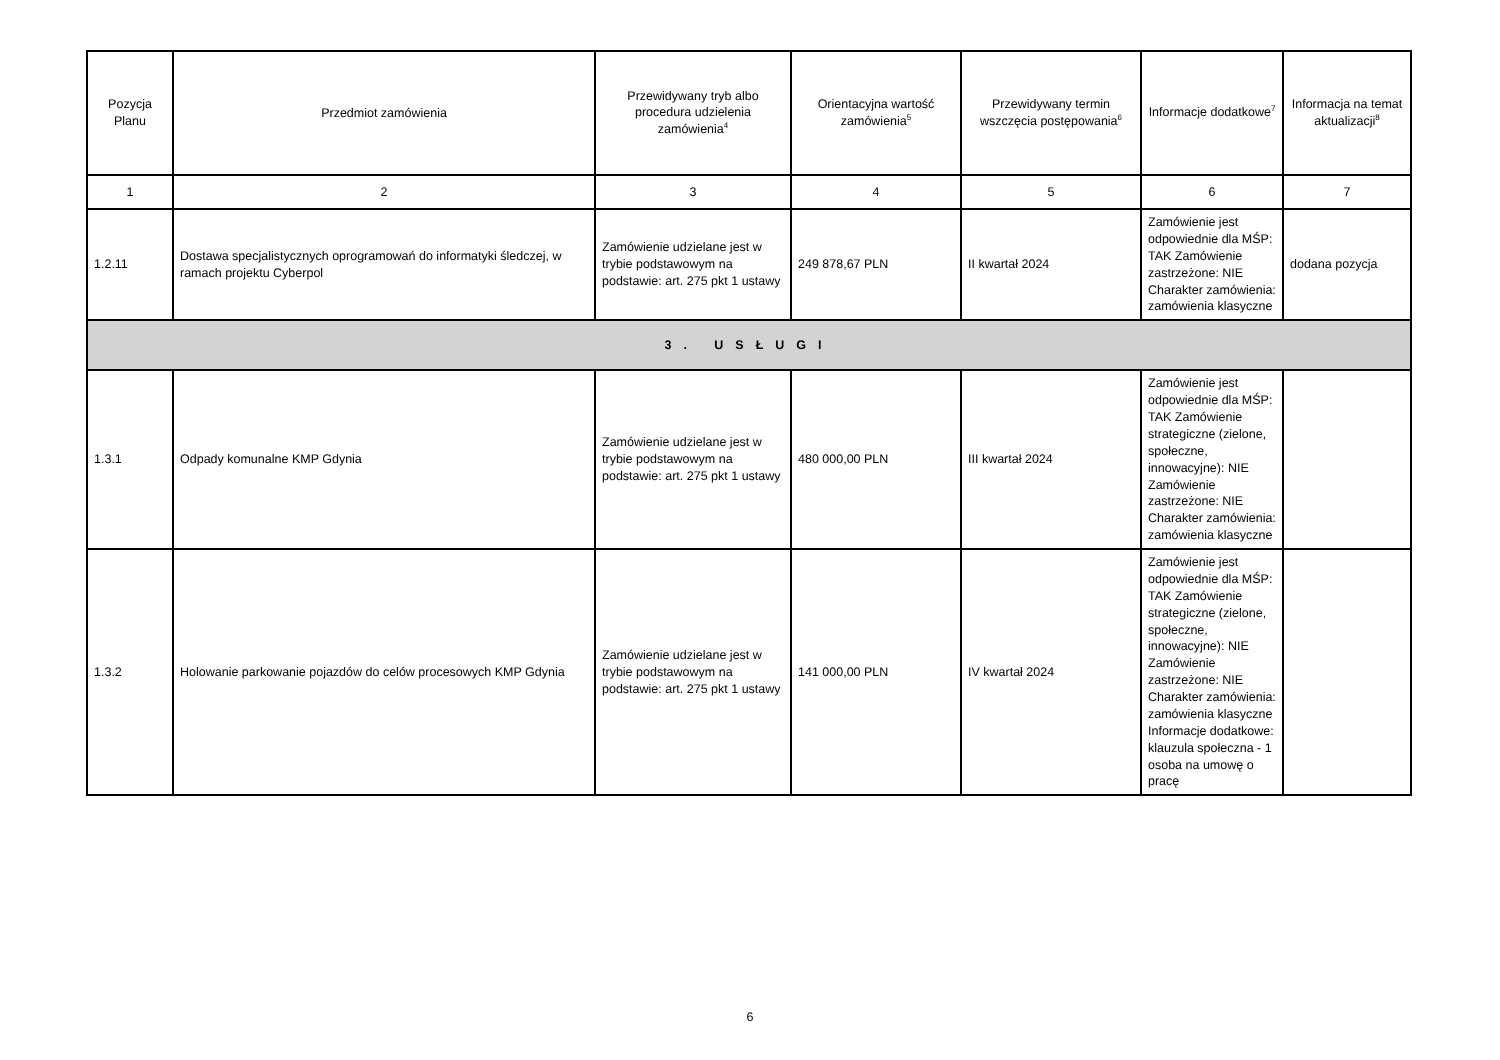| Pozycja Planu | Przedmiot zamówienia | Przewidywany tryb albo procedura udzielenia zamówienia<sup>4</sup> | Orientacyjna wartość zamówienia<sup>5</sup> | Przewidywany termin wszczęcia postępowania<sup>6</sup> | Informacje dodatkowe<sup>7</sup> | Informacja na temat aktualizacji<sup>8</sup> |
| --- | --- | --- | --- | --- | --- | --- |
| 1 | 2 | 3 | 4 | 5 | 6 | 7 |
| 1.2.11 | Dostawa specjalistycznych oprogramowań do informatyki śledczej, w ramach projektu Cyberpol | Zamówienie udzielane jest w trybie podstawowym na podstawie: art. 275 pkt 1 ustawy | 249 878,67 PLN | II kwartał 2024 | Zamówienie jest odpowiednie dla MŚP: TAK Zamówienie zastrzeżone: NIE Charakter zamówienia: zamówienia klasyczne | dodana pozycja |
| 3. USŁUGI | | | | | | |
| 1.3.1 | Odpady komunalne KMP Gdynia | Zamówienie udzielane jest w trybie podstawowym na podstawie: art. 275 pkt 1 ustawy | 480 000,00 PLN | III kwartał 2024 | Zamówienie jest odpowiednie dla MŚP: TAK Zamówienie strategiczne (zielone, społeczne, innowacyjne): NIE Zamówienie zastrzeżone: NIE Charakter zamówienia: zamówienia klasyczne | |
| 1.3.2 | Holowanie parkowanie pojazdów do celów procesowych KMP Gdynia | Zamówienie udzielane jest w trybie podstawowym na podstawie: art. 275 pkt 1 ustawy | 141 000,00 PLN | IV kwartał 2024 | Zamówienie jest odpowiednie dla MŚP: TAK Zamówienie strategiczne (zielone, społeczne, innowacyjne): NIE Zamówienie zastrzeżone: NIE Charakter zamówienia: zamówienia klasyczne Informacje dodatkowe: klauzula społeczna - 1 osoba na umowę o pracę | |
6